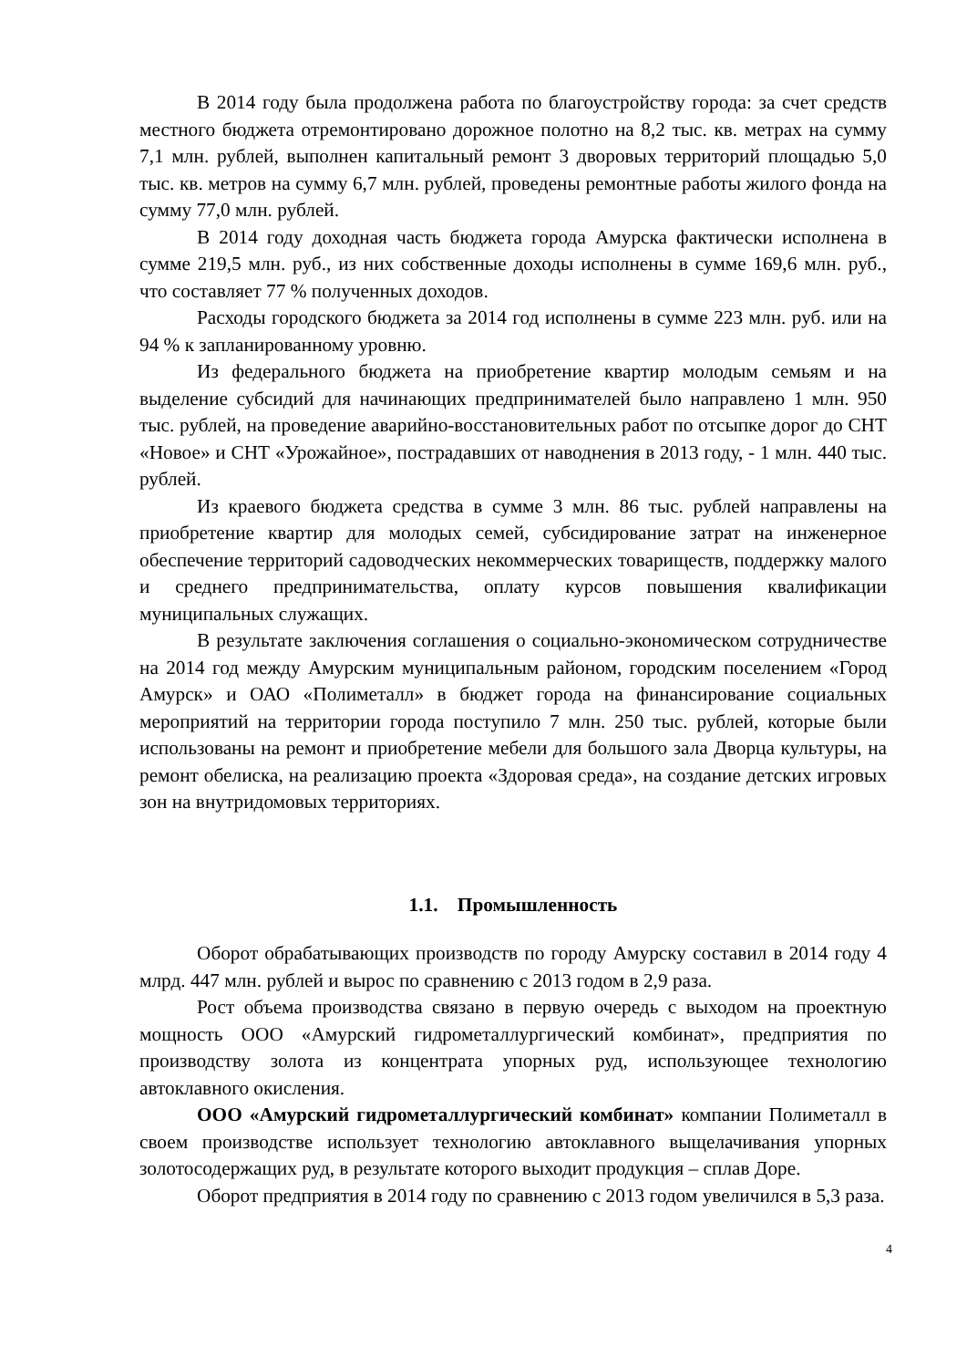В 2014 году была продолжена работа по благоустройству города: за счет средств местного бюджета отремонтировано дорожное полотно на 8,2 тыс. кв. метрах на сумму 7,1 млн. рублей, выполнен капитальный ремонт 3 дворовых территорий площадью 5,0 тыс. кв. метров на сумму 6,7 млн. рублей, проведены ремонтные работы жилого фонда на сумму 77,0 млн. рублей.
В 2014 году доходная часть бюджета города Амурска фактически исполнена в сумме 219,5 млн. руб., из них собственные доходы исполнены в сумме 169,6 млн. руб., что составляет 77 % полученных доходов.
Расходы городского бюджета за 2014 год исполнены в сумме 223 млн. руб. или на 94 % к запланированному уровню.
Из федерального бюджета на приобретение квартир молодым семьям и на выделение субсидий для начинающих предпринимателей было направлено 1 млн. 950 тыс. рублей, на проведение аварийно-восстановительных работ по отсыпке дорог до СНТ «Новое» и СНТ «Урожайное», пострадавших от наводнения в 2013 году, - 1 млн. 440 тыс. рублей.
Из краевого бюджета средства в сумме 3 млн. 86 тыс. рублей направлены на приобретение квартир для молодых семей, субсидирование затрат на инженерное обеспечение территорий садоводческих некоммерческих товариществ, поддержку малого и среднего предпринимательства, оплату курсов повышения квалификации муниципальных служащих.
В результате заключения соглашения о социально-экономическом сотрудничестве на 2014 год между Амурским муниципальным районом, городским поселением «Город Амурск» и ОАО «Полиметалл» в бюджет города на финансирование социальных мероприятий на территории города поступило 7 млн. 250 тыс. рублей, которые были использованы на ремонт и приобретение мебели для большого зала Дворца культуры, на ремонт обелиска, на реализацию проекта «Здоровая среда», на создание детских игровых зон на внутридомовых территориях.
1.1. Промышленность
Оборот обрабатывающих производств по городу Амурску составил в 2014 году 4 млрд. 447 млн. рублей и вырос по сравнению с 2013 годом в 2,9 раза.
Рост объема производства связано в первую очередь с выходом на проектную мощность ООО «Амурский гидрометаллургический комбинат», предприятия по производству золота из концентрата упорных руд, использующее технологию автоклавного окисления.
ООО «Амурский гидрометаллургический комбинат» компании Полиметалл в своем производстве использует технологию автоклавного выщелачивания упорных золотосодержащих руд, в результате которого выходит продукция – сплав Доре.
Оборот предприятия в 2014 году по сравнению с 2013 годом увеличился в 5,3 раза.
4